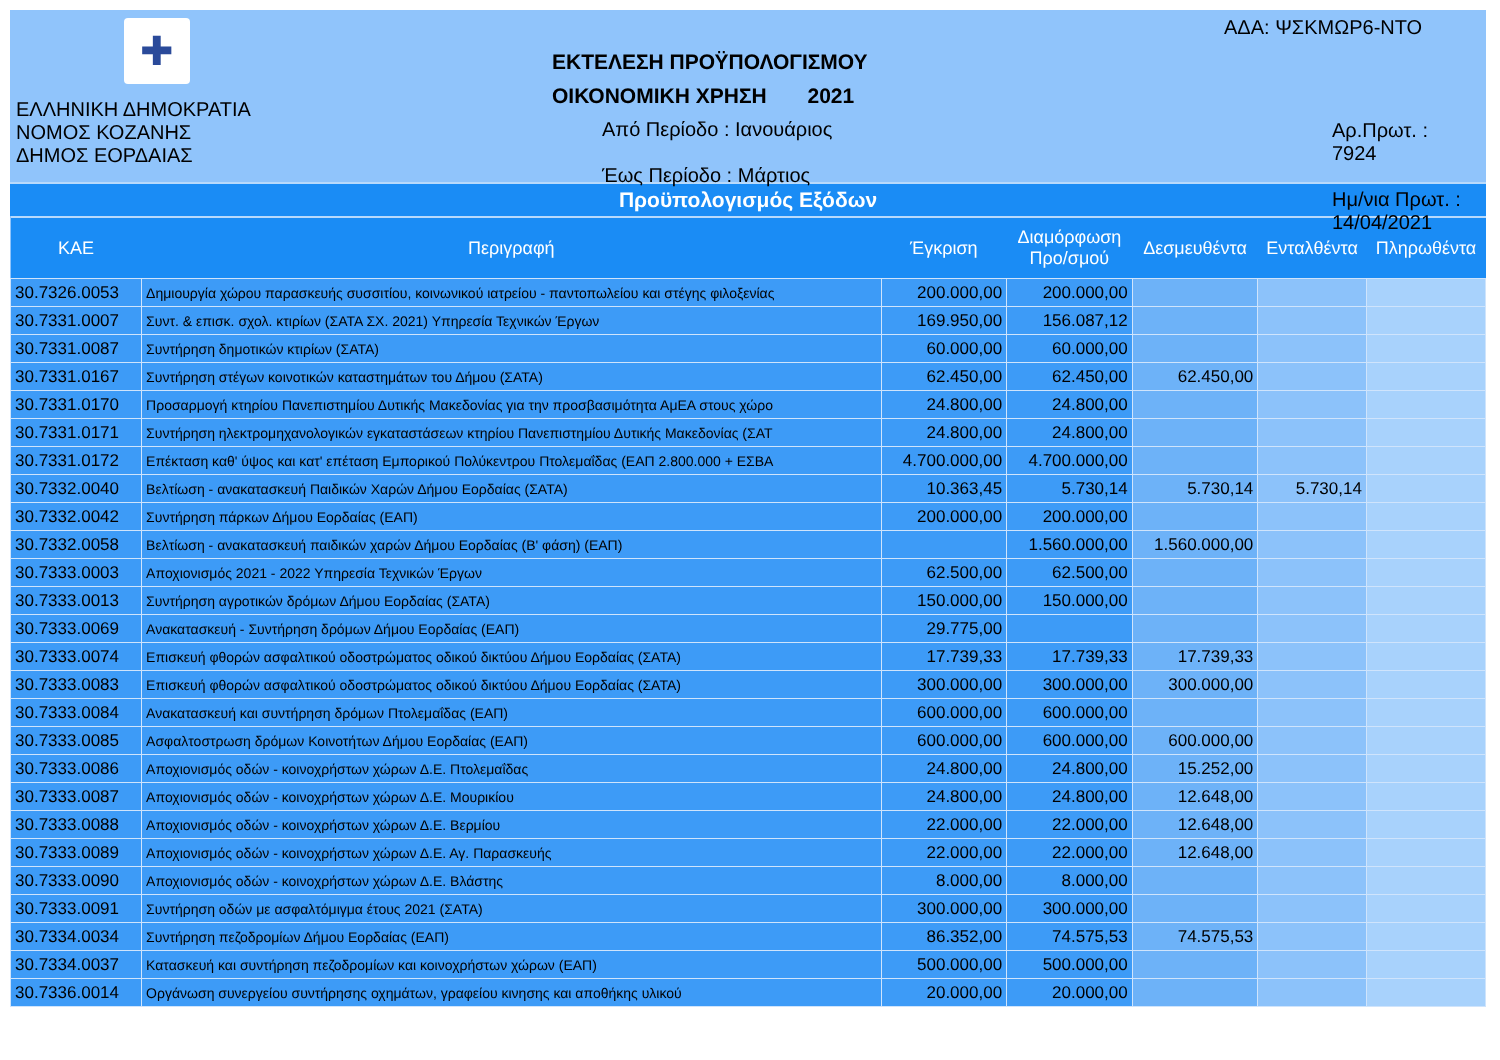✚
ΕΛΛΗΝΙΚΗ ΔΗΜΟΚΡΑΤΙΑ
ΝΟΜΟΣ ΚΟΖΑΝΗΣ
ΔΗΜΟΣ ΕΟΡΔΑΙΑΣ
ΕΚΤΕΛΕΣΗ ΠΡΟΫΠΟΛΟΓΙΣΜΟΥ
ΟΙΚΟΝΟΜΙΚΗ ΧΡΗΣΗ 2021
Από Περίοδο : Ιανουάριος
Έως Περίοδο : Μάρτιος
ΑΔΑ: ΨΣΚΜΩΡ6-ΝΤΟ
Αρ.Πρωτ. : 7924
Ημ/νια Πρωτ. : 14/04/2021
Προϋπολογισμός Εξόδων
| ΚΑΕ | Περιγραφή | Έγκριση | Διαμόρφωση Προ/σμού | Δεσμευθέντα | Ενταλθέντα | Πληρωθέντα |
| --- | --- | --- | --- | --- | --- | --- |
| 30.7326.0053 | Δημιουργία χώρου παρασκευής συσσιτίου, κοινωνικού ιατρείου - παντοπωλείου και στέγης φιλοξενίας | 200.000,00 | 200.000,00 | | | |
| 30.7331.0007 | Συντ. & επισκ. σχολ. κτιρίων (ΣΑΤΑ ΣΧ. 2021) Υπηρεσία Τεχνικών Έργων | 169.950,00 | 156.087,12 | | | |
| 30.7331.0087 | Συντήρηση δημοτικών κτιρίων (ΣΑΤΑ) | 60.000,00 | 60.000,00 | | | |
| 30.7331.0167 | Συντήρηση στέγων κοινοτικών καταστημάτων του Δήμου (ΣΑΤΑ) | 62.450,00 | 62.450,00 | 62.450,00 | | |
| 30.7331.0170 | Προσαρμογή κτηρίου Πανεπιστημίου Δυτικής Μακεδονίας για την προσβασιμότητα ΑμΕΑ στους χώρο | 24.800,00 | 24.800,00 | | | |
| 30.7331.0171 | Συντήρηση ηλεκτρομηχανολογικών εγκαταστάσεων κτηρίου Πανεπιστημίου Δυτικής Μακεδονίας (ΣΑΤ | 24.800,00 | 24.800,00 | | | |
| 30.7331.0172 | Επέκταση καθ' ύψος και κατ' επέταση Εμπορικού Πολύκεντρου Πτολεμαΐδας (ΕΑΠ 2.800.000 + ΕΣΒΑ | 4.700.000,00 | 4.700.000,00 | | | |
| 30.7332.0040 | Βελτίωση - ανακατασκευή Παιδικών Χαρών Δήμου Εορδαίας (ΣΑΤΑ) | 10.363,45 | 5.730,14 | 5.730,14 | 5.730,14 | |
| 30.7332.0042 | Συντήρηση πάρκων Δήμου Εορδαίας (ΕΑΠ) | 200.000,00 | 200.000,00 | | | |
| 30.7332.0058 | Βελτίωση - ανακατασκευή παιδικών χαρών Δήμου Εορδαίας (Β' φάση) (ΕΑΠ) | | 1.560.000,00 | 1.560.000,00 | | |
| 30.7333.0003 | Αποχιονισμός 2021 - 2022 Υπηρεσία Τεχνικών Έργων | 62.500,00 | 62.500,00 | | | |
| 30.7333.0013 | Συντήρηση αγροτικών δρόμων Δήμου Εορδαίας (ΣΑΤΑ) | 150.000,00 | 150.000,00 | | | |
| 30.7333.0069 | Ανακατασκευή - Συντήρηση δρόμων Δήμου Εορδαίας (ΕΑΠ) | 29.775,00 | | | | |
| 30.7333.0074 | Επισκευή φθορών ασφαλτικού οδοστρώματος οδικού δικτύου Δήμου Εορδαίας (ΣΑΤΑ) | 17.739,33 | 17.739,33 | 17.739,33 | | |
| 30.7333.0083 | Επισκευή φθορών ασφαλτικού οδοστρώματος οδικού δικτύου Δήμου Εορδαίας (ΣΑΤΑ) | 300.000,00 | 300.000,00 | 300.000,00 | | |
| 30.7333.0084 | Ανακατασκευή και συντήρηση δρόμων Πτολεμαΐδας (ΕΑΠ) | 600.000,00 | 600.000,00 | | | |
| 30.7333.0085 | Ασφαλτοστρωση δρόμων Κοινοτήτων Δήμου Εορδαίας (ΕΑΠ) | 600.000,00 | 600.000,00 | 600.000,00 | | |
| 30.7333.0086 | Αποχιονισμός οδών - κοινοχρήστων χώρων Δ.Ε. Πτολεμαΐδας | 24.800,00 | 24.800,00 | 15.252,00 | | |
| 30.7333.0087 | Αποχιονισμός οδών - κοινοχρήστων χώρων Δ.Ε. Μουρικίου | 24.800,00 | 24.800,00 | 12.648,00 | | |
| 30.7333.0088 | Αποχιονισμός οδών - κοινοχρήστων χώρων Δ.Ε. Βερμίου | 22.000,00 | 22.000,00 | 12.648,00 | | |
| 30.7333.0089 | Αποχιονισμός οδών - κοινοχρήστων χώρων Δ.Ε. Αγ. Παρασκευής | 22.000,00 | 22.000,00 | 12.648,00 | | |
| 30.7333.0090 | Αποχιονισμός οδών - κοινοχρήστων χώρων Δ.Ε. Βλάστης | 8.000,00 | 8.000,00 | | | |
| 30.7333.0091 | Συντήρηση οδών με ασφαλτόμιγμα έτους 2021 (ΣΑΤΑ) | 300.000,00 | 300.000,00 | | | |
| 30.7334.0034 | Συντήρηση πεζοδρομίων Δήμου Εορδαίας (ΕΑΠ) | 86.352,00 | 74.575,53 | 74.575,53 | | |
| 30.7334.0037 | Κατασκευή και συντήρηση πεζοδρομίων και κοινοχρήστων χώρων (ΕΑΠ) | 500.000,00 | 500.000,00 | | | |
| 30.7336.0014 | Οργάνωση συνεργείου συντήρησης οχημάτων, γραφείου κινησης και αποθήκης υλικού | 20.000,00 | 20.000,00 | | | |